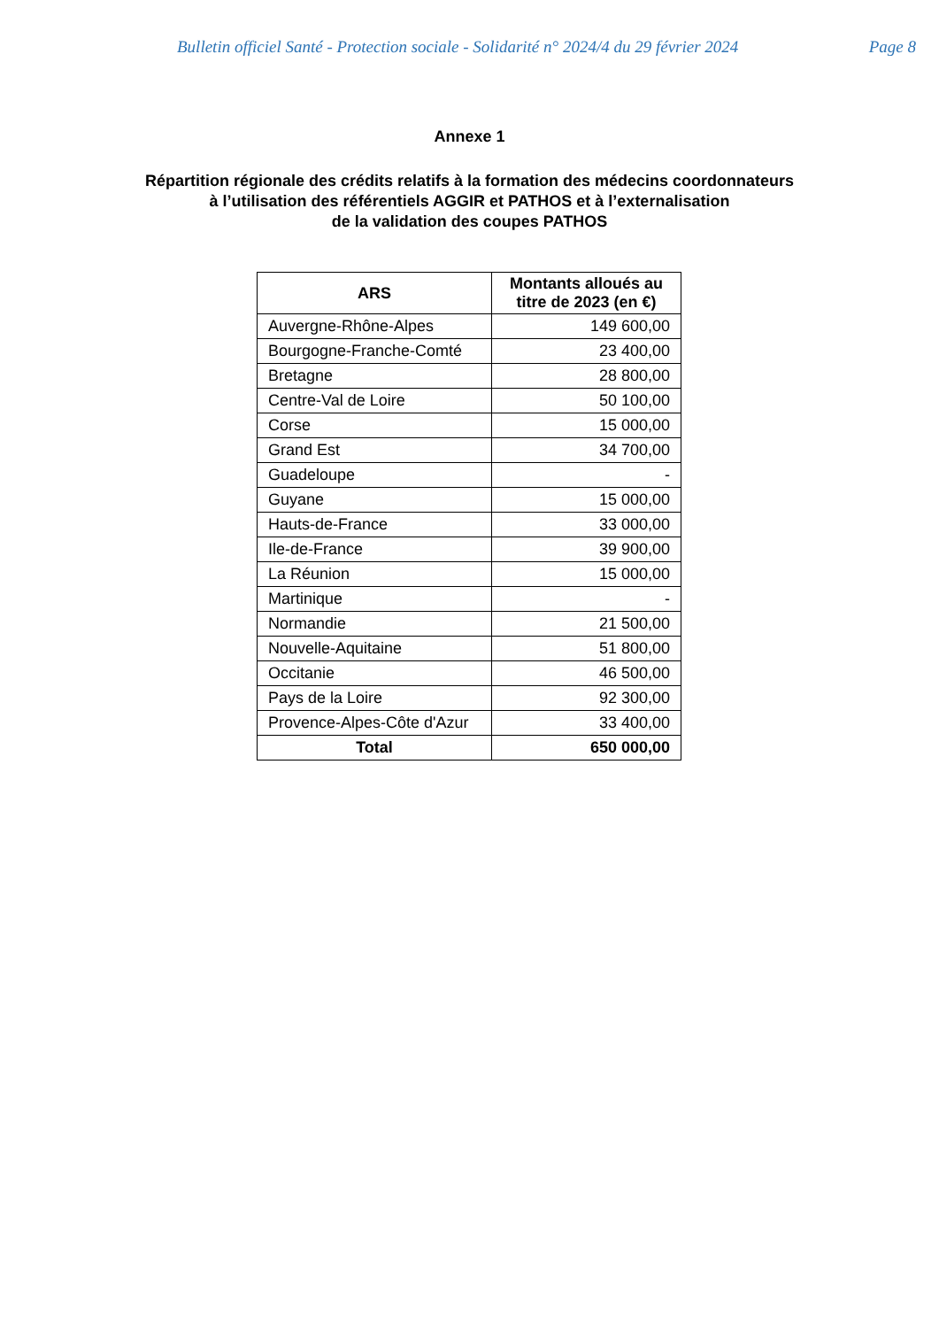Bulletin officiel Santé - Protection sociale - Solidarité n° 2024/4 du 29 février 2024 Page 8
Annexe 1
Répartition régionale des crédits relatifs à la formation des médecins coordonnateurs
à l’utilisation des référentiels AGGIR et PATHOS et à l’externalisation
de la validation des coupes PATHOS
| ARS | Montants alloués au titre de 2023 (en €) |
| --- | --- |
| Auvergne-Rhône-Alpes | 149 600,00 |
| Bourgogne-Franche-Comté | 23 400,00 |
| Bretagne | 28 800,00 |
| Centre-Val de Loire | 50 100,00 |
| Corse | 15 000,00 |
| Grand Est | 34 700,00 |
| Guadeloupe | - |
| Guyane | 15 000,00 |
| Hauts-de-France | 33 000,00 |
| Ile-de-France | 39 900,00 |
| La Réunion | 15 000,00 |
| Martinique | - |
| Normandie | 21 500,00 |
| Nouvelle-Aquitaine | 51 800,00 |
| Occitanie | 46 500,00 |
| Pays de la Loire | 92 300,00 |
| Provence-Alpes-Côte d'Azur | 33 400,00 |
| Total | 650 000,00 |